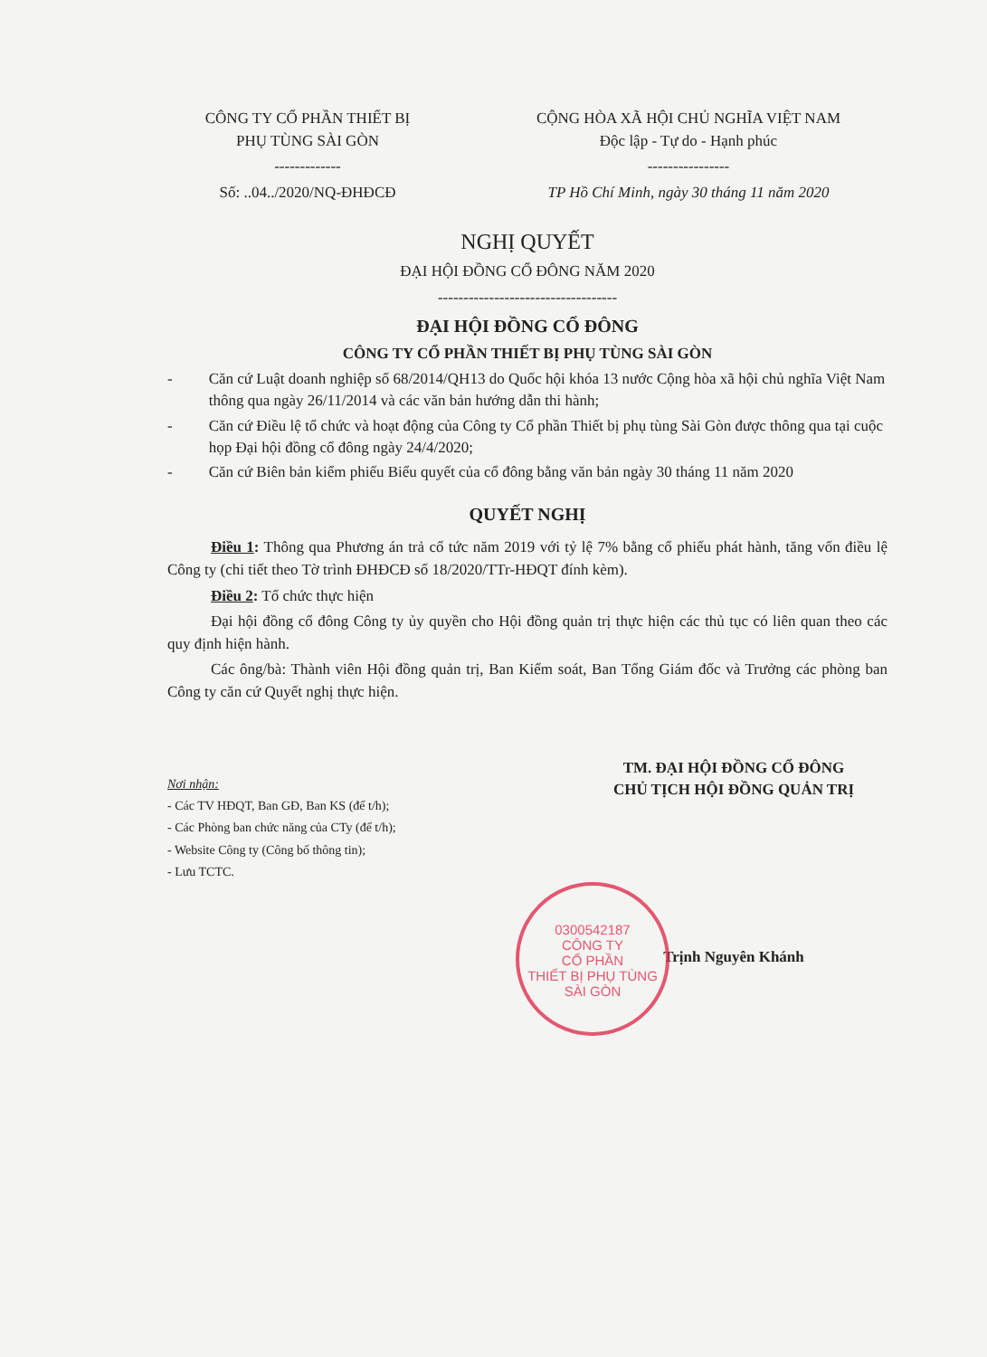CÔNG TY CỔ PHẦN THIẾT BỊ
PHỤ TÙNG SÀI GÒN
-------------
Số: ..04../2020/NQ-ĐHĐCĐ
CỘNG HÒA XÃ HỘI CHỦ NGHĨA VIỆT NAM
Độc lập - Tự do - Hạnh phúc
----------------
TP Hồ Chí Minh, ngày 30 tháng 11 năm 2020
NGHỊ QUYẾT
ĐẠI HỘI ĐỒNG CỔ ĐÔNG NĂM 2020
-----------------------------------
ĐẠI HỘI ĐỒNG CỔ ĐÔNG
CÔNG TY CỔ PHẦN THIẾT BỊ PHỤ TÙNG SÀI GÒN
- Căn cứ Luật doanh nghiệp số 68/2014/QH13 do Quốc hội khóa 13 nước Cộng hòa xã hội chủ nghĩa Việt Nam thông qua ngày 26/11/2014 và các văn bản hướng dẫn thi hành;
- Căn cứ Điều lệ tổ chức và hoạt động của Công ty Cổ phần Thiết bị phụ tùng Sài Gòn được thông qua tại cuộc họp Đại hội đồng cổ đông ngày 24/4/2020;
- Căn cứ Biên bản kiểm phiếu Biểu quyết của cổ đông bằng văn bản ngày 30 tháng 11 năm 2020
QUYẾT NGHỊ
Điều 1: Thông qua Phương án trả cổ tức năm 2019 với tỷ lệ 7% bằng cổ phiếu phát hành, tăng vốn điều lệ Công ty (chi tiết theo Tờ trình ĐHĐCĐ số 18/2020/TTr-HĐQT đính kèm).
Điều 2: Tổ chức thực hiện
Đại hội đồng cổ đông Công ty ủy quyền cho Hội đồng quản trị thực hiện các thủ tục có liên quan theo các quy định hiện hành.
Các ông/bà: Thành viên Hội đồng quản trị, Ban Kiểm soát, Ban Tổng Giám đốc và Trưởng các phòng ban Công ty căn cứ Quyết nghị thực hiện.
Nơi nhận:
- Các TV HĐQT, Ban GĐ, Ban KS (để t/h);
- Các Phòng ban chức năng của CTy (để t/h);
- Website Công ty (Công bố thông tin);
- Lưu TCTC.
TM. ĐẠI HỘI ĐỒNG CỔ ĐÔNG
CHỦ TỊCH HỘI ĐỒNG QUẢN TRỊ
Trịnh Nguyên Khánh
0300542187
CÔNG TY
CỔ PHẦN
THIẾT BỊ PHỤ TÙNG
SÀI GÒN